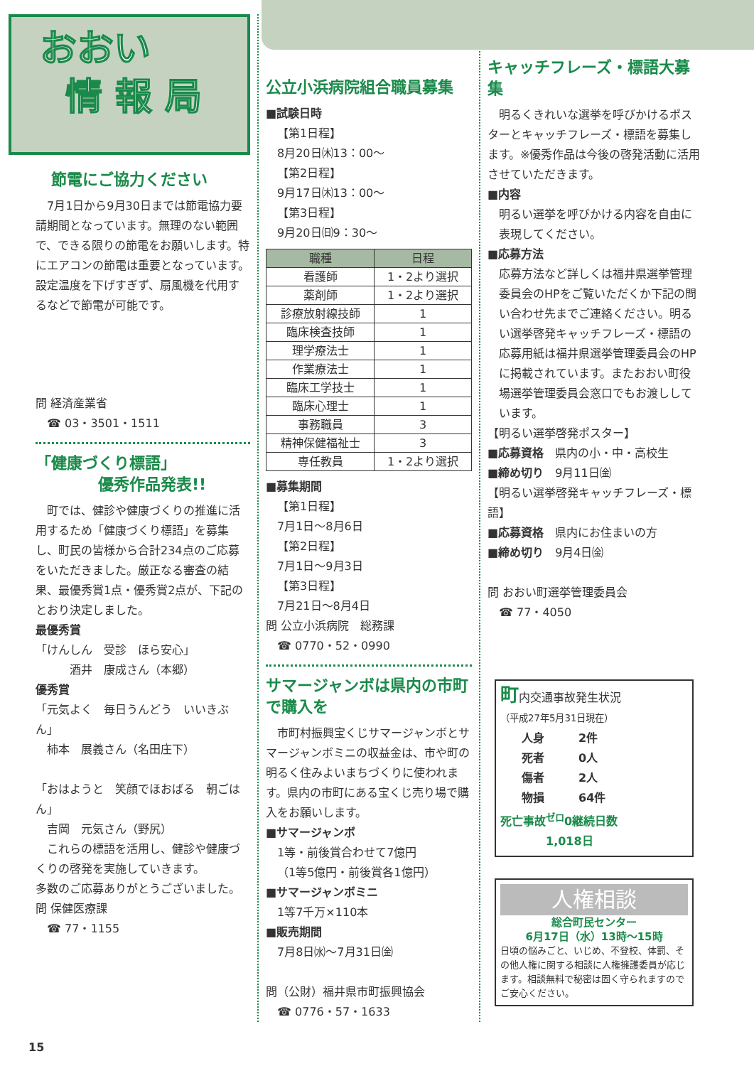おおい
情 報 局
節電にご協力ください
　7月1日から9月30日までは節電協力要請期間となっています。無理のない範囲で、できる限りの節電をお願いします。特にエアコンの節電は重要となっています。設定温度を下げすぎず、扇風機を代用するなどで節電が可能です。
問 経済産業省
　☎ 03・3501・1511
「健康づくり標語」
　　　　優秀作品発表!!
　町では、健診や健康づくりの推進に活用するため「健康づくり標語」を募集し、町民の皆様から合計234点のご応募をいただきました。厳正なる審査の結果、最優秀賞1点・優秀賞2点が、下記のとおり決定しました。
最優秀賞
「けんしん　受診　ほら安心」
　　　酒井　康成さん（本郷）
優秀賞
「元気よく　毎日うんどう　いいきぶん」
　柿本　展義さん（名田庄下）
「おはようと　笑顔でほおばる　朝ごはん」
　吉岡　元気さん（野尻）
　これらの標語を活用し、健診や健康づくりの啓発を実施していきます。
多数のご応募ありがとうございました。
問 保健医療課
　☎ 77・1155
公立小浜病院組合職員募集
■試験日時
【第1日程】
8月20日㈭13：00～
【第2日程】
9月17日㈭13：00～
【第3日程】
9月20日㈰9：30～
| 職種 | 日程 |
| --- | --- |
| 看護師 | 1・2より選択 |
| 薬剤師 | 1・2より選択 |
| 診療放射線技師 | 1 |
| 臨床検査技師 | 1 |
| 理学療法士 | 1 |
| 作業療法士 | 1 |
| 臨床工学技士 | 1 |
| 臨床心理士 | 1 |
| 事務職員 | 3 |
| 精神保健福祉士 | 3 |
| 専任教員 | 1・2より選択 |
■募集期間
【第1日程】
7月1日～8月6日
【第2日程】
7月1日～9月3日
【第3日程】
7月21日～8月4日
問 公立小浜病院　総務課
　☎ 0770・52・0990
サマージャンボは県内の市町で購入を
　市町村振興宝くじサマージャンボとサマージャンボミニの収益金は、市や町の明るく住みよいまちづくりに使われます。県内の市町にある宝くじ売り場で購入をお願いします。
■サマージャンボ
1等・前後賞合わせて7億円
（1等5億円・前後賞各1億円）
■サマージャンボミニ
1等7千万×110本
■販売期間
7月8日㈬～7月31日㈮
問（公財）福井県市町振興協会
　☎ 0776・57・1633
キャッチフレーズ・標語大募集
　明るくきれいな選挙を呼びかけるポスターとキャッチフレーズ・標語を募集します。※優秀作品は今後の啓発活動に活用させていただきます。
■内容
明るい選挙を呼びかける内容を自由に表現してください。
■応募方法
応募方法など詳しくは福井県選挙管理委員会のHPをご覧いただくか下記の問い合わせ先までご連絡ください。明るい選挙啓発キャッチフレーズ・標語の応募用紙は福井県選挙管理委員会のHPに掲載されています。またおおい町役場選挙管理委員会窓口でもお渡ししています。
【明るい選挙啓発ポスター】
■応募資格　県内の小・中・高校生
■締め切り　9月11日㈮
【明るい選挙啓発キャッチフレーズ・標語】
■応募資格　県内にお住まいの方
■締め切り　9月4日㈮
問 おおい町選挙管理委員会
　☎ 77・4050
町内交通事故発生状況
（平成27年5月31日現在）
人身　　　2件
死者　　　0人
傷者　　　2人
物損　　　64件
死亡事故<sup>ゼロ</sup>0継続日数
　　　　1,018日
人権相談
総合町民センター
6月17日（水）13時～15時
日頃の悩みごと、いじめ、不登校、体罰、その他人権に関する相談に人権擁護委員が応じます。相談無料で秘密は固く守られますのでご安心ください。
15